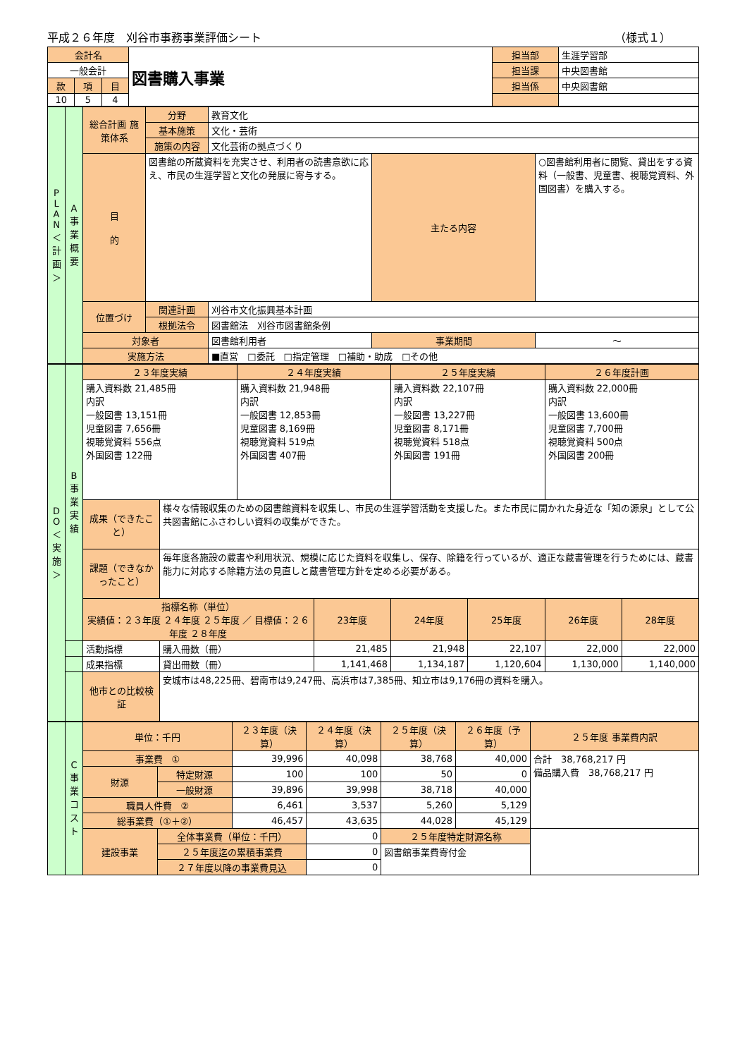平成２６年度　刈谷市事務事業評価シート （様式１）
| 会計名 | | | 図書購入事業 | 担当部 | 生涯学習部 |
| 一般会計 | | | | 担当課 | 中央図書館 |
| 款 | 項 | 目 | | 担当係 | 中央図書館 |
| 10 | 5 | 4 | | | |
| P L A N ＜計画＞ | A 事業概要 | 総合計画 施策体系 | 分野 | 教育文化 | | |
| | | | 基本施策 | 文化・芸術 | | |
| | | | 施策の内容 | 文化芸術の拠点づくり | | |
| | | 目 的 | 図書館の所蔵資料を充実させ、利用者の読書意欲に応え、市民の生涯学習と文化の発展に寄与する。 | | 主たる内容 | ○図書館利用者に閲覧、貸出をする資料（一般書、児童書、視聴覚資料、外国図書）を購入する。 |
| | | 位置づけ | 関連計画 | 刈谷市文化振興基本計画 | | |
| | | | 根拠法令 | 図書館法 刈谷市図書館条例 | | |
| | | 対象者 | | 図書館利用者 | 事業期間 | ～ |
| | | 実施方法 | | ■直営 □委託 □指定管理 □補助・助成 □その他 | | |
| D O ＜実施＞ | B 事業実績 | ２３年度実績 | | ２４年度実績 | | ２５年度実績 | | ２６年度計画 | |
| | | 購入資料数 21,485冊 内訳 一般図書 13,151冊 児童図書 7,656冊 視聴覚資料 556点 外国図書 122冊 | | 購入資料数 21,948冊 内訳 一般図書 12,853冊 児童図書 8,169冊 視聴覚資料 519点 外国図書 407冊 | | 購入資料数 22,107冊 内訳 一般図書 13,227冊 児童図書 8,171冊 視聴覚資料 518点 外国図書 191冊 | | 購入資料数 22,000冊 内訳 一般図書 13,600冊 児童図書 7,700冊 視聴覚資料 500点 外国図書 200冊 | |
| | | 成果（できたこと） | 様々な情報収集のための図書館資料を収集し、市民の生涯学習活動を支援した。また市民に開かれた身近な「知の源泉」として公共図書館にふさわしい資料の収集ができた。 | | | | | | |
| | | 課題（できなかったこと） | 毎年度各施設の蔵書や利用状況、規模に応じた資料を収集し、保存、除籍を行っているが、適正な蔵書管理を行うためには、蔵書能力に対応する除籍方法の見直しと蔵書管理方針を定める必要がある。 | | | | | | |
| | | 指標名称（単位） 実績値：２３年度 ２４年度 ２５年度 ／ 目標値：２６年度 ２８年度 | | | 23年度 | 24年度 | 25年度 | 26年度 | 28年度 |
| | | 活動指標 | 購入冊数（冊） | | 21,485 | 21,948 | 22,107 | 22,000 | 22,000 |
| | | 成果指標 | 貸出冊数（冊） | | 1,141,468 | 1,134,187 | 1,120,604 | 1,130,000 | 1,140,000 |
| | | 他市との比較検証 | 安城市は48,225冊、碧南市は9,247冊、高浜市は7,385冊、知立市は9,176冊の資料を購入。 | | | | | | |
| | C 事業コスト | 単位：千円 | | ２３年度（決算） | ２４年度（決算） | ２５年度（決算） | ２６年度（予算） | ２５年度 事業費内訳 |
| | | 事業費 ① | | 39,996 | 40,098 | 38,768 | 40,000 | 合計 38,768,217 円 備品購入費 38,768,217 円 |
| | | 財源 | 特定財源 | 100 | 100 | 50 | 0 | |
| | | | 一般財源 | 39,896 | 39,998 | 38,718 | 40,000 | |
| | | 職員人件費 ② | | 6,461 | 3,537 | 5,260 | 5,129 | |
| | | 総事業費（①＋②） | | 46,457 | 43,635 | 44,028 | 45,129 | |
| | | 建設事業 | 全体事業費（単位：千円） | | 0 | ２５年度特定財源名称 | | |
| | | | ２５年度迄の累積事業費 | | 0 | 図書館事業費寄付金 | | |
| | | | ２７年度以降の事業費見込 | | 0 | | | |